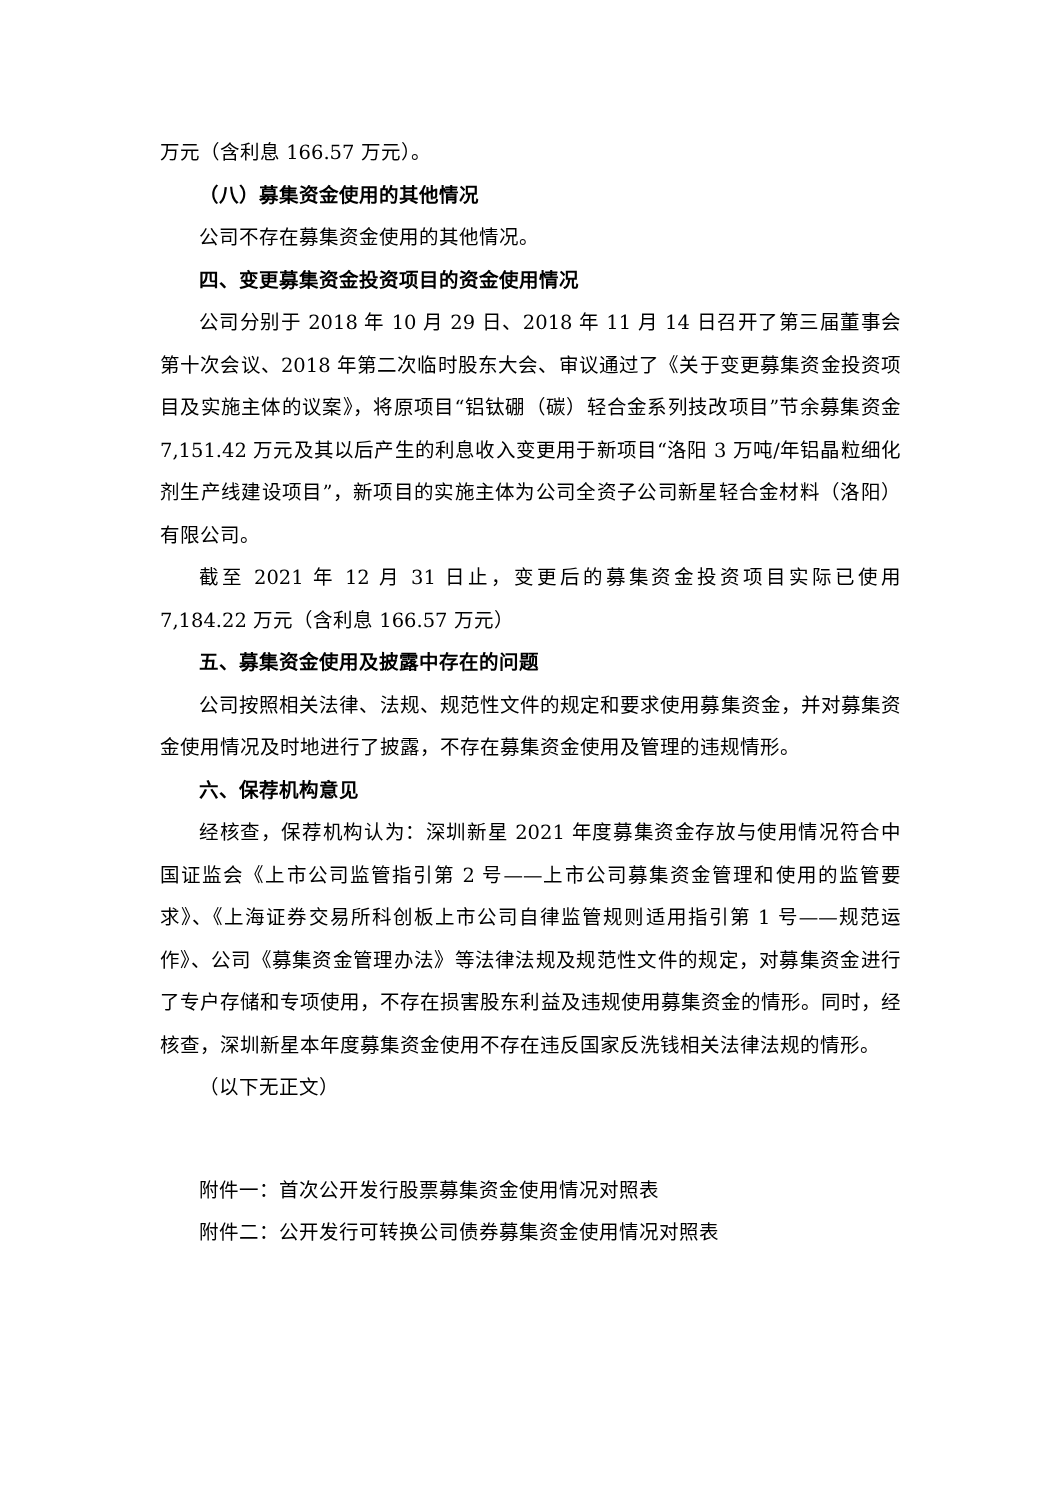万元（含利息 166.57 万元）。
（八）募集资金使用的其他情况
公司不存在募集资金使用的其他情况。
四、变更募集资金投资项目的资金使用情况
公司分别于 2018 年 10 月 29 日、2018 年 11 月 14 日召开了第三届董事会第十次会议、2018 年第二次临时股东大会、审议通过了《关于变更募集资金投资项目及实施主体的议案》，将原项目“铝钛硼（碳）轻合金系列技改项目”节余募集资金 7,151.42 万元及其以后产生的利息收入变更用于新项目“洛阳 3 万吨/年铝晶粒细化剂生产线建设项目”，新项目的实施主体为公司全资子公司新星轻合金材料（洛阳）有限公司。
截至 2021 年 12 月 31 日止，变更后的募集资金投资项目实际已使用 7,184.22 万元（含利息 166.57 万元）
五、募集资金使用及披露中存在的问题
公司按照相关法律、法规、规范性文件的规定和要求使用募集资金，并对募集资金使用情况及时地进行了披露，不存在募集资金使用及管理的违规情形。
六、保荐机构意见
经核查，保荐机构认为：深圳新星 2021 年度募集资金存放与使用情况符合中国证监会《上市公司监管指引第 2 号——上市公司募集资金管理和使用的监管要求》、《上海证券交易所科创板上市公司自律监管规则适用指引第 1 号——规范运作》、公司《募集资金管理办法》等法律法规及规范性文件的规定，对募集资金进行了专户存储和专项使用，不存在损害股东利益及违规使用募集资金的情形。同时，经核查，深圳新星本年度募集资金使用不存在违反国家反洗钱相关法律法规的情形。
（以下无正文）
附件一：首次公开发行股票募集资金使用情况对照表
附件二：公开发行可转换公司债券募集资金使用情况对照表